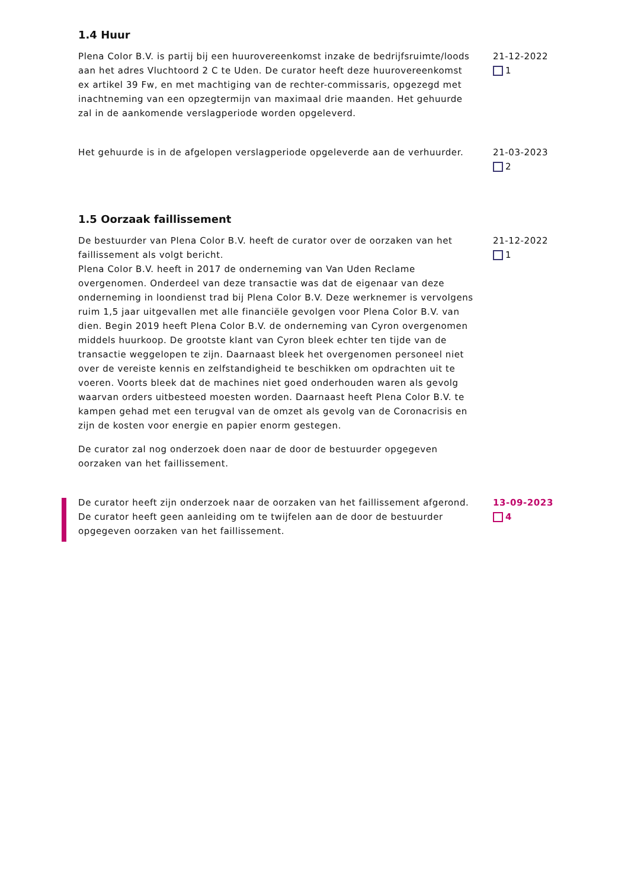1.4 Huur
Plena Color B.V. is partij bij een huurovereenkomst inzake de bedrijfsruimte/loods aan het adres Vluchtoord 2 C te Uden. De curator heeft deze huurovereenkomst ex artikel 39 Fw, en met machtiging van de rechter-commissaris, opgezegd met inachtneming van een opzegtermijn van maximaal drie maanden. Het gehuurde zal in de aankomende verslagperiode worden opgeleverd.
21-12-2022
1
Het gehuurde is in de afgelopen verslagperiode opgeleverde aan de verhuurder.
21-03-2023
2
1.5 Oorzaak faillissement
De bestuurder van Plena Color B.V. heeft de curator over de oorzaken van het faillissement als volgt bericht.
Plena Color B.V. heeft in 2017 de onderneming van Van Uden Reclame overgenomen. Onderdeel van deze transactie was dat de eigenaar van deze onderneming in loondienst trad bij Plena Color B.V. Deze werknemer is vervolgens ruim 1,5 jaar uitgevallen met alle financiële gevolgen voor Plena Color B.V. van dien. Begin 2019 heeft Plena Color B.V. de onderneming van Cyron overgenomen middels huurkoop. De grootste klant van Cyron bleek echter ten tijde van de transactie weggelopen te zijn. Daarnaast bleek het overgenomen personeel niet over de vereiste kennis en zelfstandigheid te beschikken om opdrachten uit te voeren. Voorts bleek dat de machines niet goed onderhouden waren als gevolg waarvan orders uitbesteed moesten worden. Daarnaast heeft Plena Color B.V. te kampen gehad met een terugval van de omzet als gevolg van de Coronacrisis en zijn de kosten voor energie en papier enorm gestegen.
De curator zal nog onderzoek doen naar de door de bestuurder opgegeven oorzaken van het faillissement.
21-12-2022
1
De curator heeft zijn onderzoek naar de oorzaken van het faillissement afgerond. De curator heeft geen aanleiding om te twijfelen aan de door de bestuurder opgegeven oorzaken van het faillissement.
13-09-2023
4